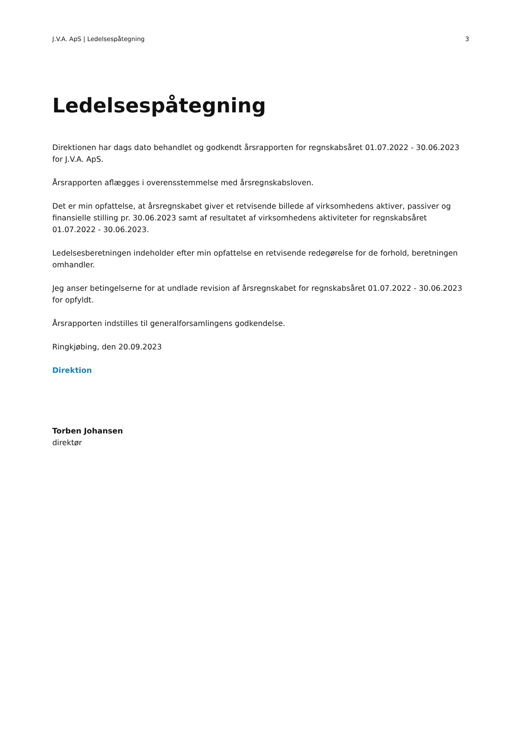J.V.A. ApS | Ledelsespåtegning 3
Ledelsespåtegning
Direktionen har dags dato behandlet og godkendt årsrapporten for regnskabsåret 01.07.2022 - 30.06.2023 for J.V.A. ApS.
Årsrapporten aflægges i overensstemmelse med årsregnskabsloven.
Det er min opfattelse, at årsregnskabet giver et retvisende billede af virksomhedens aktiver, passiver og finansielle stilling pr. 30.06.2023 samt af resultatet af virksomhedens aktiviteter for regnskabsåret 01.07.2022 - 30.06.2023.
Ledelsesberetningen indeholder efter min opfattelse en retvisende redegørelse for de forhold, beretningen omhandler.
Jeg anser betingelserne for at undlade revision af årsregnskabet for regnskabsåret 01.07.2022 - 30.06.2023 for opfyldt.
Årsrapporten indstilles til generalforsamlingens godkendelse.
Ringkjøbing, den 20.09.2023
Direktion
Torben Johansen
direktør